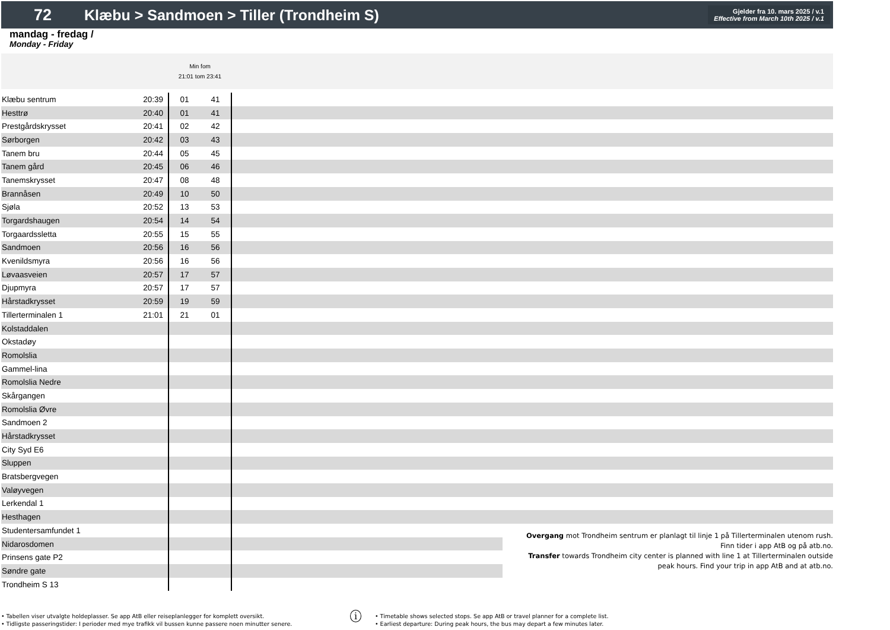72
Klæbu > Sandmoen > Tiller (Trondheim S)
Gjelder fra 10. mars 2025 / v.1
Effective from March 10th 2025 / v.1
mandag - fredag /
Monday - Friday
| | | Min fom 21:01 tom 23:41 | | | |
| Klæbu sentrum | 20:39 | 01 | 41 | | |
| Hesttrø | 20:40 | 01 | 41 | | |
| Prestgårdskrysset | 20:41 | 02 | 42 | | |
| Sørborgen | 20:42 | 03 | 43 | | |
| Tanem bru | 20:44 | 05 | 45 | | |
| Tanem gård | 20:45 | 06 | 46 | | |
| Tanemskrysset | 20:47 | 08 | 48 | | |
| Brannåsen | 20:49 | 10 | 50 | | |
| Sjøla | 20:52 | 13 | 53 | | |
| Torgardshaugen | 20:54 | 14 | 54 | | |
| Torgaardssletta | 20:55 | 15 | 55 | | |
| Sandmoen | 20:56 | 16 | 56 | | |
| Kvenildsmyra | 20:56 | 16 | 56 | | |
| Løvaasveien | 20:57 | 17 | 57 | | |
| Djupmyra | 20:57 | 17 | 57 | | |
| Hårstadkrysset | 20:59 | 19 | 59 | | |
| Tillerterminalen 1 | 21:01 | 21 | 01 | | |
| Kolstaddalen | | | | | |
| Okstadøy | | | | | |
| Romolslia | | | | | |
| Gammel-lina | | | | | |
| Romolslia Nedre | | | | | |
| Skårgangen | | | | | |
| Romolslia Øvre | | | | | |
| Sandmoen 2 | | | | | |
| Hårstadkrysset | | | | | |
| City Syd E6 | | | | | |
| Sluppen | | | | | |
| Bratsbergvegen | | | | | |
| Valøyvegen | | | | | |
| Lerkendal 1 | | | | | |
| Hesthagen | | | | | |
| Studentersamfundet 1 | | | | | Overgang mot Trondheim sentrum er planlagt til linje 1 på Tillerterminalen utenom rush. Finn tider i app AtB og på atb.no. Transfer towards Trondheim city center is planned with line 1 at Tillerterminalen outside peak hours. Find your trip in app AtB and at atb.no. |
| Nidarosdomen | | | | | |
| Prinsens gate P2 | | | | | |
| Søndre gate | | | | | |
| Trondheim S 13 | | | | | |
• Tabellen viser utvalgte holdeplasser. Se app AtB eller reiseplanlegger for komplett oversikt.
• Tidligste passeringstider: I perioder med mye trafikk vil bussen kunne passere noen minutter senere.
i
• Timetable shows selected stops. Se app AtB or travel planner for a complete list.
• Earliest departure: During peak hours, the bus may depart a few minutes later.